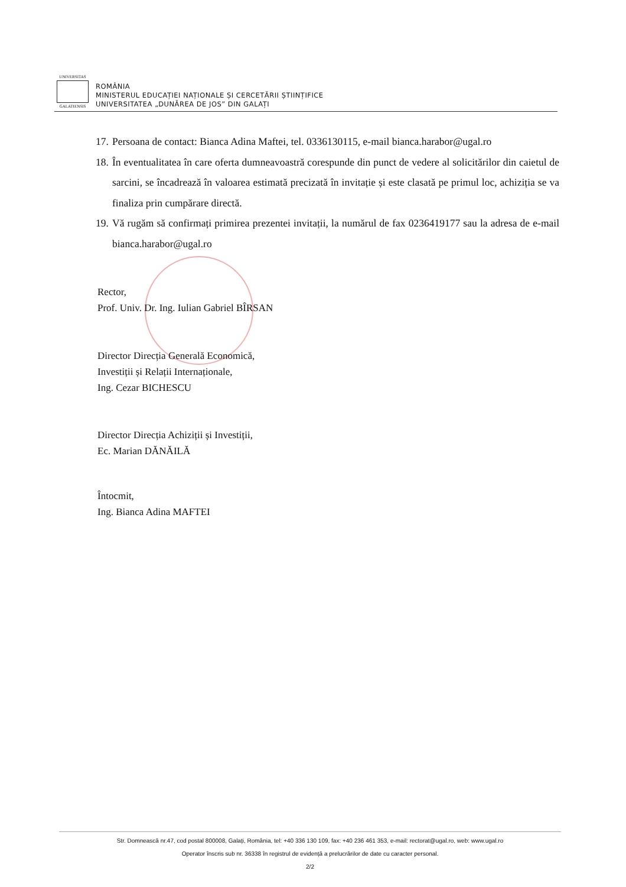UNIVERSITAS
GALATIENSIS
ROMÂNIA
MINISTERUL EDUCAȚIEI NAȚIONALE ȘI CERCETĂRII ȘTIINȚIFICE
UNIVERSITATEA „DUNĂREA DE JOS” DIN GALAȚI
17. Persoana de contact: Bianca Adina Maftei, tel. 0336130115, e-mail bianca.harabor@ugal.ro
18. În eventualitatea în care oferta dumneavoastră corespunde din punct de vedere al solicitărilor din caietul de sarcini, se încadrează în valoarea estimată precizată în invitație și este clasată pe primul loc, achiziția se va finaliza prin cumpărare directă.
19. Vă rugăm să confirmați primirea prezentei invitații, la numărul de fax 0236419177 sau la adresa de e-mail bianca.harabor@ugal.ro
Rector,
Prof. Univ. Dr. Ing. Iulian Gabriel BÎRSAN
Director Direcția Generală Economică,
Investiții și Relații Internaționale,
Ing. Cezar BICHESCU
Director Direcția Achiziții și Investiții,
Ec. Marian DĂNĂILĂ
Întocmit,
Ing. Bianca Adina MAFTEI
Str. Domnească nr.47, cod postal 800008, Galați, România, tel: +40 336 130 109, fax: +40 236 461 353, e-mail: rectorat@ugal.ro, web: www.ugal.ro
Operator înscris sub nr. 36338 în registrul de evidență a prelucrărilor de date cu caracter personal.
2/2